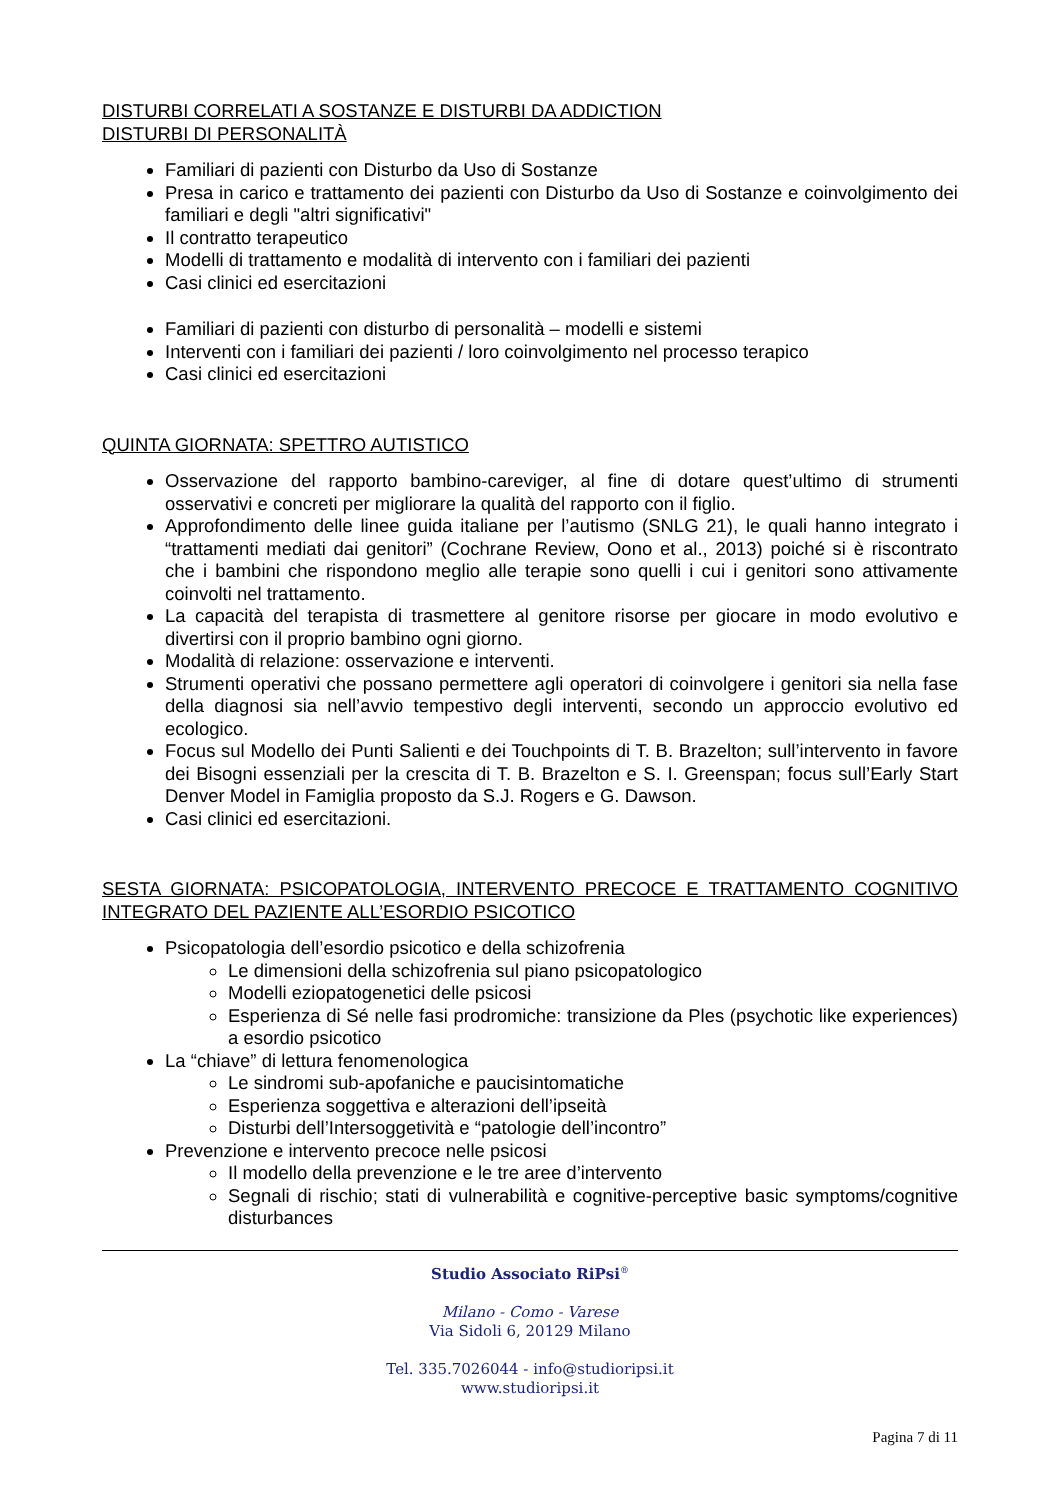DISTURBI CORRELATI A SOSTANZE E DISTURBI DA ADDICTION
DISTURBI DI PERSONALITÀ
Familiari di pazienti con Disturbo da Uso di Sostanze
Presa in carico e trattamento dei pazienti con Disturbo da Uso di Sostanze e coinvolgimento dei familiari e degli "altri significativi"
Il contratto terapeutico
Modelli di trattamento e modalità di intervento con i familiari dei pazienti
Casi clinici ed esercitazioni
Familiari di pazienti con disturbo di personalità – modelli e sistemi
Interventi con i familiari dei pazienti / loro coinvolgimento nel processo terapico
Casi clinici ed esercitazioni
QUINTA GIORNATA: SPETTRO AUTISTICO
Osservazione del rapporto bambino-careviger, al fine di dotare quest’ultimo di strumenti osservativi e concreti per migliorare la qualità del rapporto con il figlio.
Approfondimento delle linee guida italiane per l’autismo (SNLG 21), le quali hanno integrato i “trattamenti mediati dai genitori” (Cochrane Review, Oono et al., 2013) poiché si è riscontrato che i bambini che rispondono meglio alle terapie sono quelli i cui i genitori sono attivamente coinvolti nel trattamento.
La capacità del terapista di trasmettere al genitore risorse per giocare in modo evolutivo e divertirsi con il proprio bambino ogni giorno.
Modalità di relazione: osservazione e interventi.
Strumenti operativi che possano permettere agli operatori di coinvolgere i genitori sia nella fase della diagnosi sia nell’avvio tempestivo degli interventi, secondo un approccio evolutivo ed ecologico.
Focus sul Modello dei Punti Salienti e dei Touchpoints di T. B. Brazelton; sull’intervento in favore dei Bisogni essenziali per la crescita di T. B. Brazelton e S. I. Greenspan; focus sull’Early Start Denver Model in Famiglia proposto da S.J. Rogers e G. Dawson.
Casi clinici ed esercitazioni.
SESTA GIORNATA: PSICOPATOLOGIA, INTERVENTO PRECOCE E TRATTAMENTO COGNITIVO INTEGRATO DEL PAZIENTE ALL’ESORDIO PSICOTICO
Psicopatologia dell’esordio psicotico e della schizofrenia
Le dimensioni della schizofrenia sul piano psicopatologico
Modelli eziopatogenetici delle psicosi
Esperienza di Sé nelle fasi prodromiche: transizione da Ples (psychotic like experiences) a esordio psicotico
La “chiave” di lettura fenomenologica
Le sindromi sub-apofaniche e paucisintomatiche
Esperienza soggettiva e alterazioni dell’ipseità
Disturbi dell’Intersoggetività e “patologie dell’incontro”
Prevenzione e intervento precoce nelle psicosi
Il modello della prevenzione e le tre aree d’intervento
Segnali di rischio; stati di vulnerabilità e cognitive-perceptive basic symptoms/cognitive disturbances
Studio Associato RiPsi<sup>®</sup>
Milano - Como - Varese
Via Sidoli 6, 20129 Milano
Tel. 335.7026044 - info@studioripsi.it
www.studioripsi.it
Pagina 7 di 11